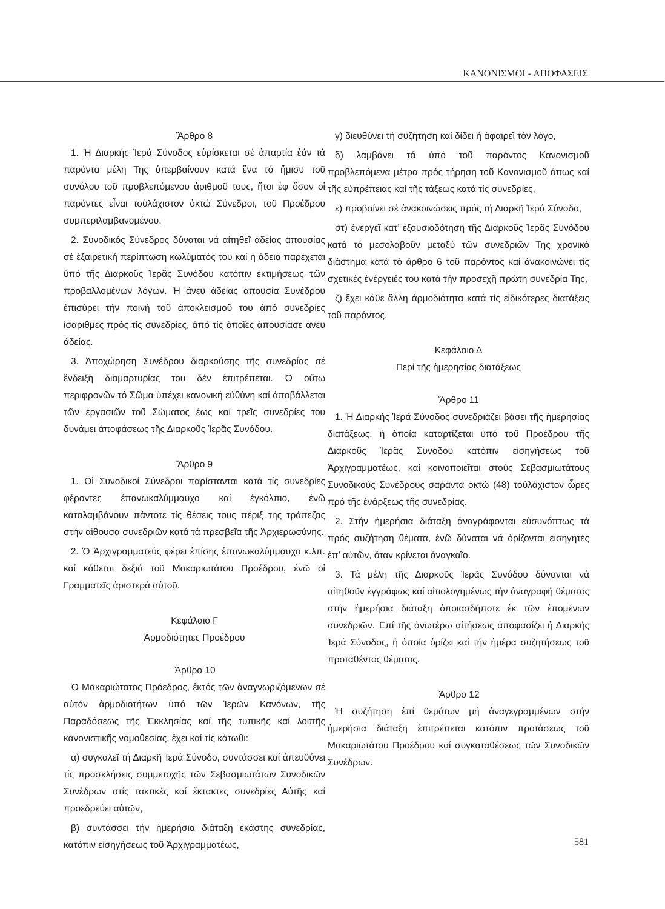ΚΑΝΟΝΙΣΜΟΙ - ΑΠΟΦΑΣΕΙΣ
Ἄρθρο 8
1. Ἡ Διαρκής Ἱερά Σύνοδος εὑρίσκεται σέ ἀπαρτία ἐάν τά παρόντα μέλη Της ὑπερβαίνουν κατά ἕνα τό ἥμισυ τοῦ συνόλου τοῦ προβλεπόμενου ἀριθμοῦ τους, ἤτοι ἐφ ὅσον οἱ παρόντες εἶναι τοὐλάχιστον ὀκτώ Σύνεδροι, τοῦ Προέδρου συμπεριλαμβανομένου.
2. Συνοδικός Σύνεδρος δύναται νά αἰτηθεῖ ἀδείας ἀπουσίας σέ ἐξαιρετική περίπτωση κωλύματός του καί ἡ ἄδεια παρέχεται ὑπό τῆς Διαρκοῦς Ἱερᾶς Συνόδου κατόπιν ἐκτιμήσεως τῶν προβαλλομένων λόγων. Ἡ ἄνευ ἀδείας ἀπουσία Συνέδρου ἐπισύρει τήν ποινή τοῦ ἀποκλεισμοῦ του ἀπό συνεδρίες ἰσάριθμες πρός τίς συνεδρίες, ἀπό τίς ὁποῖες ἀπουσίασε ἄνευ ἀδείας.
3. Ἀποχώρηση Συνέδρου διαρκούσης τῆς συνεδρίας σέ ἔνδειξη διαμαρτυρίας του δέν ἐπιτρέπεται. Ὁ οὕτω περιφρονῶν τό Σῶμα ὑπέχει κανονική εὐθύνη καί ἀποβάλλεται τῶν ἐργασιῶν τοῦ Σώματος ἕως καί τρεῖς συνεδρίες του δυνάμει ἀποφάσεως τῆς Διαρκοῦς Ἱερᾶς Συνόδου.
Ἄρθρο 9
1. Οἱ Συνοδικοί Σύνεδροι παρίστανται κατά τίς συνεδρίες φέροντες ἐπανωκαλύμμαυχο καί ἐγκόλπιο, ἐνῶ καταλαμβάνουν πάντοτε τίς θέσεις τους πέριξ της τράπεζας στήν αἴθουσα συνεδριῶν κατά τά πρεσβεῖα τῆς Ἀρχιερωσύνης.
2. Ὁ Ἀρχιγραμματεύς φέρει ἐπίσης ἐπανωκαλύμμαυχο κ.λπ. καί κάθεται δεξιά τοῦ Μακαριωτάτου Προέδρου, ἐνῶ οἱ Γραμματεῖς ἀριστερά αὐτοῦ.
Κεφάλαιο Γ
Ἀρμοδιότητες Προέδρου
Ἄρθρο 10
Ὁ Μακαριώτατος Πρόεδρος, ἐκτός τῶν ἀναγνωριζόμενων σέ αὐτόν ἁρμοδιοτήτων ὑπό τῶν Ἱερῶν Κανόνων, τῆς Παραδόσεως τῆς Ἐκκλησίας καί τῆς τυπικῆς καί λοιπῆς κανονιστικῆς νομοθεσίας, ἔχει καί τίς κάτωθι:
α) συγκαλεῖ τή Διαρκῆ Ἱερά Σύνοδο, συντάσσει καί ἀπευθύνει τίς προσκλήσεις συμμετοχῆς τῶν Σεβασμιωτάτων Συνοδικῶν Συνέδρων στίς τακτικές καί ἔκτακτες συνεδρίες Αὐτῆς καί προεδρεύει αὐτῶν,
β) συντάσσει τήν ἡμερήσια διάταξη ἑκάστης συνεδρίας, κατόπιν εἰσηγήσεως τοῦ Ἀρχιγραμματέως,
γ) διευθύνει τή συζήτηση καί δίδει ἤ ἀφαιρεῖ τόν λόγο,
δ) λαμβάνει τά ὑπό τοῦ παρόντος Κανονισμοῦ προβλεπόμενα μέτρα πρός τήρηση τοῦ Κανονισμοῦ ὅπως καί τῆς εὐπρέπειας καί τῆς τάξεως κατά τίς συνεδρίες,
ε) προβαίνει σέ ἀνακοινώσεις πρός τή Διαρκῆ Ἱερά Σύνοδο,
στ) ἐνεργεῖ κατ’ ἐξουσιοδότηση τῆς Διαρκοῦς Ἱερᾶς Συνόδου κατά τό μεσολαβοῦν μεταξύ τῶν συνεδριῶν Της χρονικό διάστημα κατά τό ἄρθρο 6 τοῦ παρόντος καί ἀνακοινώνει τίς σχετικές ἐνέργειές του κατά τήν προσεχῆ πρώτη συνεδρία Της,
ζ) ἔχει κάθε ἄλλη ἁρμοδιότητα κατά τίς εἰδικότερες διατάξεις τοῦ παρόντος.
Κεφάλαιο Δ
Περί τῆς ἡμερησίας διατάξεως
Ἄρθρο 11
1. Ἡ Διαρκής Ἱερά Σύνοδος συνεδριάζει βάσει τῆς ἡμερησίας διατάξεως, ἡ ὁποία καταρτίζεται ὑπό τοῦ Προέδρου τῆς Διαρκοῦς Ἱερᾶς Συνόδου κατόπιν εἰσηγήσεως τοῦ Ἀρχιγραμματέως, καί κοινοποιεῖται στούς Σεβασμιωτάτους Συνοδικούς Συνέδρους σαράντα ὀκτώ (48) τοὐλάχιστον ὧρες πρό τῆς ἐνάρξεως τῆς συνεδρίας.
2. Στήν ἡμερήσια διάταξη ἀναγράφονται εὐσυνόπτως τά πρός συζήτηση θέματα, ἐνῶ δύναται νά ὁρίζονται εἰσηγητές ἐπ’ αὐτῶν, ὅταν κρίνεται ἀναγκαῖο.
3. Τά μέλη τῆς Διαρκοῦς Ἱερᾶς Συνόδου δύνανται νά αἰτηθοῦν ἐγγράφως καί αἰτιολογημένως τήν ἀναγραφή θέματος στήν ἡμερήσια διάταξη ὁποιασδήποτε ἐκ τῶν ἑπομένων συνεδριῶν. Ἐπί τῆς ἀνωτέρω αἰτήσεως ἀποφασίζει ἡ Διαρκής Ἱερά Σύνοδος, ἡ ὁποία ὁρίζει καί τήν ἡμέρα συζητήσεως τοῦ προταθέντος θέματος.
Ἄρθρο 12
Ἡ συζήτηση ἐπί θεμάτων μή ἀναγεγραμμένων στήν ἡμερήσια διάταξη ἐπιτρέπεται κατόπιν προτάσεως τοῦ Μακαριωτάτου Προέδρου καί συγκαταθέσεως τῶν Συνοδικῶν Συνέδρων.
581